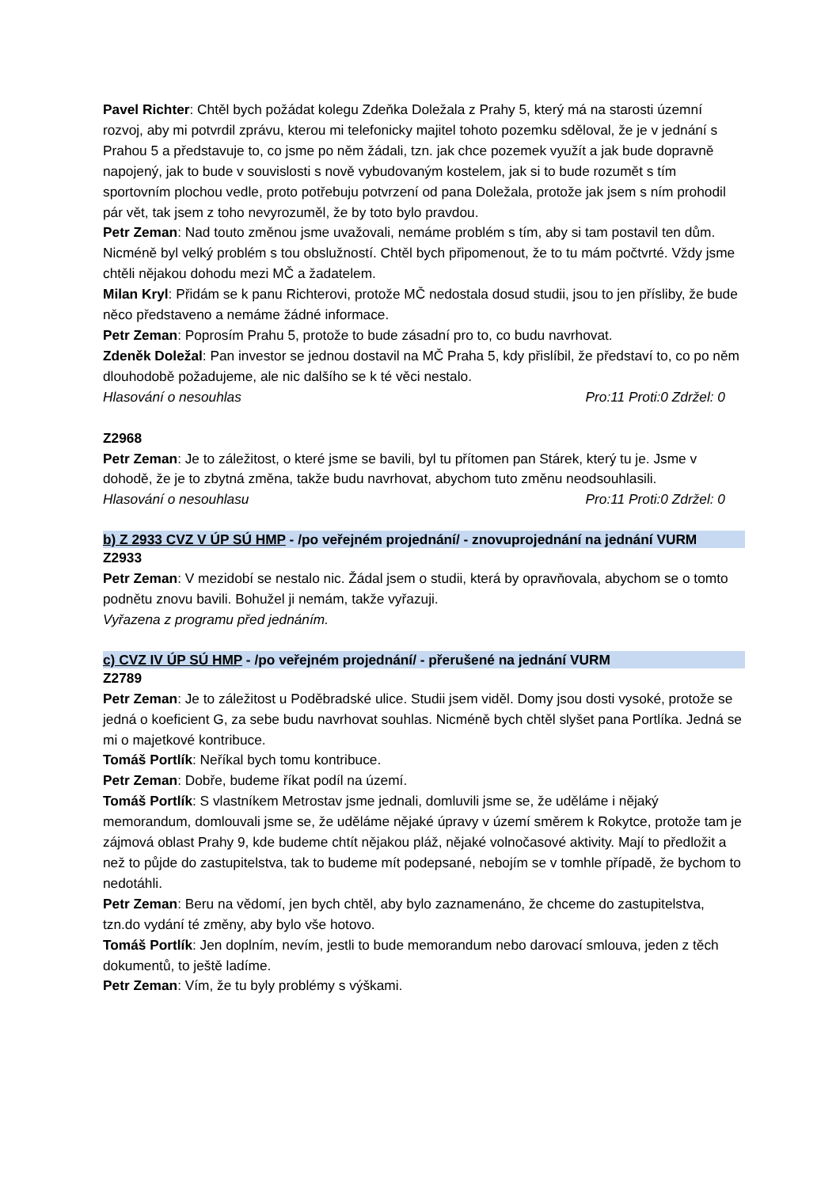Pavel Richter: Chtěl bych požádat kolegu Zdeňka Doležala z Prahy 5, který má na starosti územní rozvoj, aby mi potvrdil zprávu, kterou mi telefonicky majitel tohoto pozemku sděloval, že je v jednání s Prahou 5 a představuje to, co jsme po něm žádali, tzn. jak chce pozemek využít a jak bude dopravně napojený, jak to bude v souvislosti s nově vybudovaným kostelem, jak si to bude rozumět s tím sportovním plochou vedle, proto potřebuju potvrzení od pana Doležala, protože jak jsem s ním prohodil pár vět, tak jsem z toho nevyrozuměl, že by toto bylo pravdou.
Petr Zeman: Nad touto změnou jsme uvažovali, nemáme problém s tím, aby si tam postavil ten dům. Nicméně byl velký problém s tou obslužností. Chtěl bych připomenout, že to tu mám počtvrté. Vždy jsme chtěli nějakou dohodu mezi MČ a žadatelem.
Milan Kryl: Přidám se k panu Richterovi, protože MČ nedostala dosud studii, jsou to jen přísliby, že bude něco představeno a nemáme žádné informace.
Petr Zeman: Poprosím Prahu 5, protože to bude zásadní pro to, co budu navrhovat.
Zdeněk Doležal: Pan investor se jednou dostavil na MČ Praha 5, kdy přislíbil, že představí to, co po něm dlouhodobě požadujeme, ale nic dalšího se k té věci nestalo.
Hlasování o nesouhlas Pro:11 Proti:0 Zdržel: 0
Z2968
Petr Zeman: Je to záležitost, o které jsme se bavili, byl tu přítomen pan Stárek, který tu je. Jsme v dohodě, že je to zbytná změna, takže budu navrhovat, abychom tuto změnu neodsouhlasili.
Hlasování o nesouhlasu Pro:11 Proti:0 Zdržel: 0
b) Z 2933 CVZ V ÚP SÚ HMP - /po veřejném projednání/ - znovuprojednání na jednání VURM
Z2933
Petr Zeman: V mezidobí se nestalo nic. Žádal jsem o studii, která by opravňovala, abychom se o tomto podnětu znovu bavili. Bohužel ji nemám, takže vyřazuji.
Vyřazena z programu před jednáním.
c) CVZ IV ÚP SÚ HMP - /po veřejném projednání/ - přerušené na jednání VURM
Z2789
Petr Zeman: Je to záležitost u Poděbradské ulice. Studii jsem viděl. Domy jsou dosti vysoké, protože se jedná o koeficient G, za sebe budu navrhovat souhlas. Nicméně bych chtěl slyšet pana Portlíka. Jedná se mi o majetkové kontribuce.
Tomáš Portlík: Neříkal bych tomu kontribuce.
Petr Zeman: Dobře, budeme říkat podíl na území.
Tomáš Portlík: S vlastníkem Metrostav jsme jednali, domluvili jsme se, že uděláme i nějaký memorandum, domlouvali jsme se, že uděláme nějaké úpravy v území směrem k Rokytce, protože tam je zájmová oblast Prahy 9, kde budeme chtít nějakou pláž, nějaké volnočasové aktivity. Mají to předložit a než to půjde do zastupitelstva, tak to budeme mít podepsané, nebojím se v tomhle případě, že bychom to nedotáhli.
Petr Zeman: Beru na vědomí, jen bych chtěl, aby bylo zaznamenáno, že chceme do zastupitelstva, tzn.do vydání té změny, aby bylo vše hotovo.
Tomáš Portlík: Jen doplním, nevím, jestli to bude memorandum nebo darovací smlouva, jeden z těch dokumentů, to ještě ladíme.
Petr Zeman: Vím, že tu byly problémy s výškami.